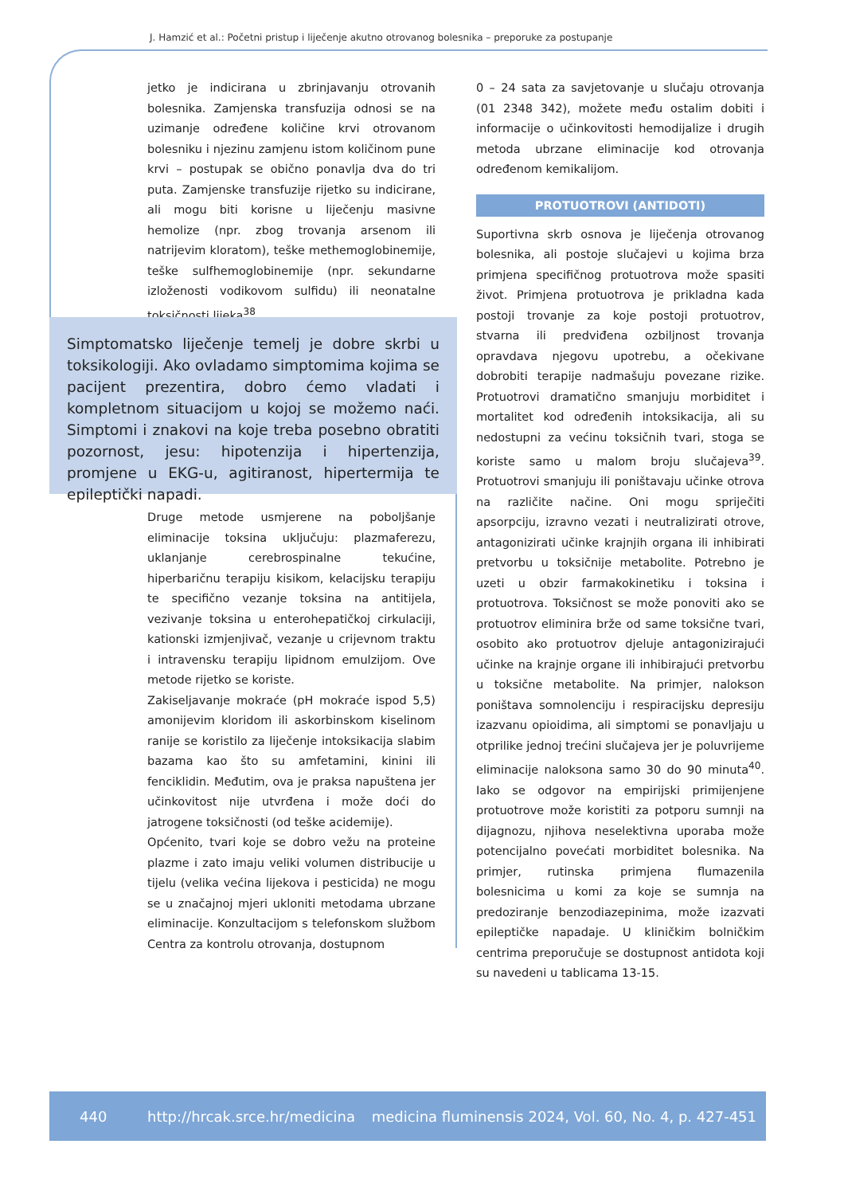J. Hamzić et al.: Početni pristup i liječenje akutno otrovanog bolesnika – preporuke za postupanje
jetko je indicirana u zbrinjavanju otrovanih bolesnika. Zamjenska transfuzija odnosi se na uzimanje određene količine krvi otrovanom bolesniku i njezinu zamjenu istom količinom pune krvi – postupak se obično ponavlja dva do tri puta. Zamjenske transfuzije rijetko su indicirane, ali mogu biti korisne u liječenju masivne hemolize (npr. zbog trovanja arsenom ili natrijevim kloratom), teške methemoglobinemije, teške sulfhemoglobinemije (npr. sekundarne izloženosti vodikovom sulfidu) ili neonatalne toksičnosti lijeka<sup>38</sup>.
Simptomatsko liječenje temelj je dobre skrbi u toksikologiji. Ako ovladamo simptomima kojima se pacijent prezentira, dobro ćemo vladati i kompletnom situacijom u kojoj se možemo naći. Simptomi i znakovi na koje treba posebno obratiti pozornost, jesu: hipotenzija i hipertenzija, promjene u EKG-u, agitiranost, hipertermija te epileptički napadi.
Druge metode usmjerene na poboljšanje eliminacije toksina uključuju: plazmaferezu, uklanjanje cerebrospinalne tekućine, hiperbaričnu terapiju kisikom, kelacijsku terapiju te specifično vezanje toksina na antitijela, vezivanje toksina u enterohepatičkoj cirkulaciji, kationski izmjenjivač, vezanje u crijevnom traktu i intravensku terapiju lipidnom emulzijom. Ove metode rijetko se koriste.
Zakiseljavanje mokraće (pH mokraće ispod 5,5) amonijevim kloridom ili askorbinskom kiselinom ranije se koristilo za liječenje intoksikacija slabim bazama kao što su amfetamini, kinini ili fenciklidin. Međutim, ova je praksa napuštena jer učinkovitost nije utvrđena i može doći do jatrogene toksičnosti (od teške acidemije).
Općenito, tvari koje se dobro vežu na proteine plazme i zato imaju veliki volumen distribucije u tijelu (velika većina lijekova i pesticida) ne mogu se u značajnoj mjeri ukloniti metodama ubrzane eliminacije. Konzultacijom s telefonskom službom Centra za kontrolu otrovanja, dostupnom
0 – 24 sata za savjetovanje u slučaju otrovanja (01 2348 342), možete među ostalim dobiti i informacije o učinkovitosti hemodijalize i drugih metoda ubrzane eliminacije kod otrovanja određenom kemikalijom.
PROTUOTROVI (ANTIDOTI)
Suportivna skrb osnova je liječenja otrovanog bolesnika, ali postoje slučajevi u kojima brza primjena specifičnog protuotrova može spasiti život. Primjena protuotrova je prikladna kada postoji trovanje za koje postoji protuotrov, stvarna ili predviđena ozbiljnost trovanja opravdava njegovu upotrebu, a očekivane dobrobiti terapije nadmašuju povezane rizike. Protuotrovi dramatično smanjuju morbiditet i mortalitet kod određenih intoksikacija, ali su nedostupni za većinu toksičnih tvari, stoga se koriste samo u malom broju slučajeva<sup>39</sup>. Protuotrovi smanjuju ili poništavaju učinke otrova na različite načine. Oni mogu spriječiti apsorpciju, izravno vezati i neutralizirati otrove, antagonizirati učinke krajnjih organa ili inhibirati pretvorbu u toksičnije metabolite. Potrebno je uzeti u obzir farmakokinetiku i toksina i protuotrova. Toksičnost se može ponoviti ako se protuotrov eliminira brže od same toksične tvari, osobito ako protuotrov djeluje antagonizirajući učinke na krajnje organe ili inhibirajući pretvorbu u toksične metabolite. Na primjer, nalokson poništava somnolenciju i respiracijsku depresiju izazvanu opioidima, ali simptomi se ponavljaju u otprilike jednoj trećini slučajeva jer je poluvrijeme eliminacije naloksona samo 30 do 90 minuta<sup>40</sup>. Iako se odgovor na empirijski primijenjene protuotrove može koristiti za potporu sumnji na dijagnozu, njihova neselektivna uporaba može potencijalno povećati morbiditet bolesnika. Na primjer, rutinska primjena flumazenila bolesnicima u komi za koje se sumnja na predoziranje benzodiazepinima, može izazvati epileptičke napadaje. U kliničkim bolničkim centrima preporučuje se dostupnost antidota koji su navedeni u tablicama 13-15.
440 http://hrcak.srce.hr/medicina medicina fluminensis 2024, Vol. 60, No. 4, p. 427-451